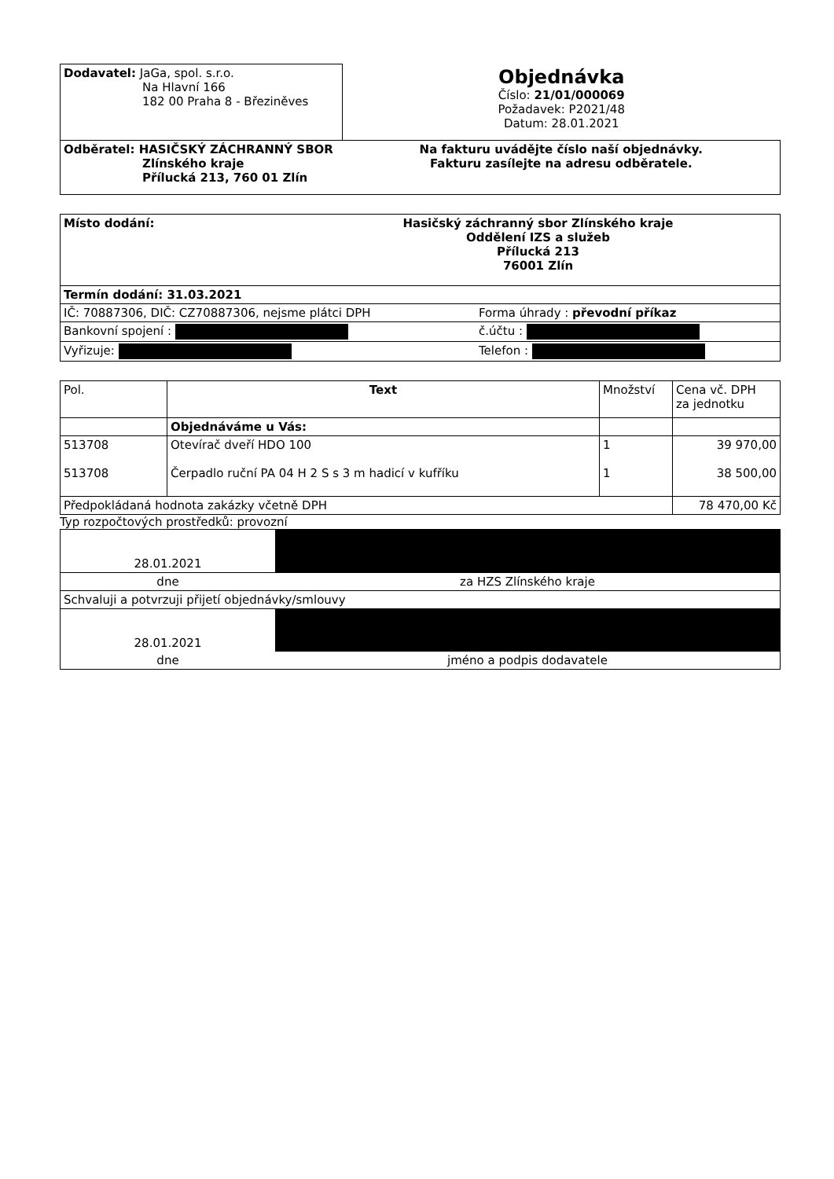| Dodavatel: JaGa, spol. s.r.o. Na Hlavní 166 182 00 Praha 8 - Březiněves | Objednávka Číslo: 21/01/000069 Požadavek: P2021/48 Datum: 28.01.2021 |
| Odběratel: HASIČSKÝ ZÁCHRANNÝ SBOR Zlínského kraje Přílucká 213, 760 01 Zlín | Na fakturu uvádějte číslo naší objednávky. Fakturu zasílejte na adresu odběratele. |
| Místo dodání: Hasičský záchranný sbor Zlínského kraje Oddělení IZS a služeb Přílucká 213 76001 Zlín | |
| Termín dodání: 31.03.2021 | |
| IČ: 70887306, DIČ: CZ70887306, nejsme plátci DPH | Forma úhrady : převodní příkaz |
| Bankovní spojení : | č.účtu : |
| Vyřizuje: | Telefon : |
| Pol. | Text | Množství | Cena vč. DPH za jednotku |
| --- | --- | --- | --- |
| | Objednáváme u Vás: | | |
| 513708 513708 | Otevírač dveří HDO 100 Čerpadlo ruční PA 04 H 2 S s 3 m hadicí v kufříku | 1 1 | 39 970,00 38 500,00 |
| Předpokládaná hodnota zakázky včetně DPH | | | 78 470,00 Kč |
Typ rozpočtových prostředků: provozní
| 28.01.2021 | |
| dne | za HZS Zlínského kraje |
| Schvaluji a potvrzuji přijetí objednávky/smlouvy | |
| 28.01.2021 | |
| dne | jméno a podpis dodavatele |